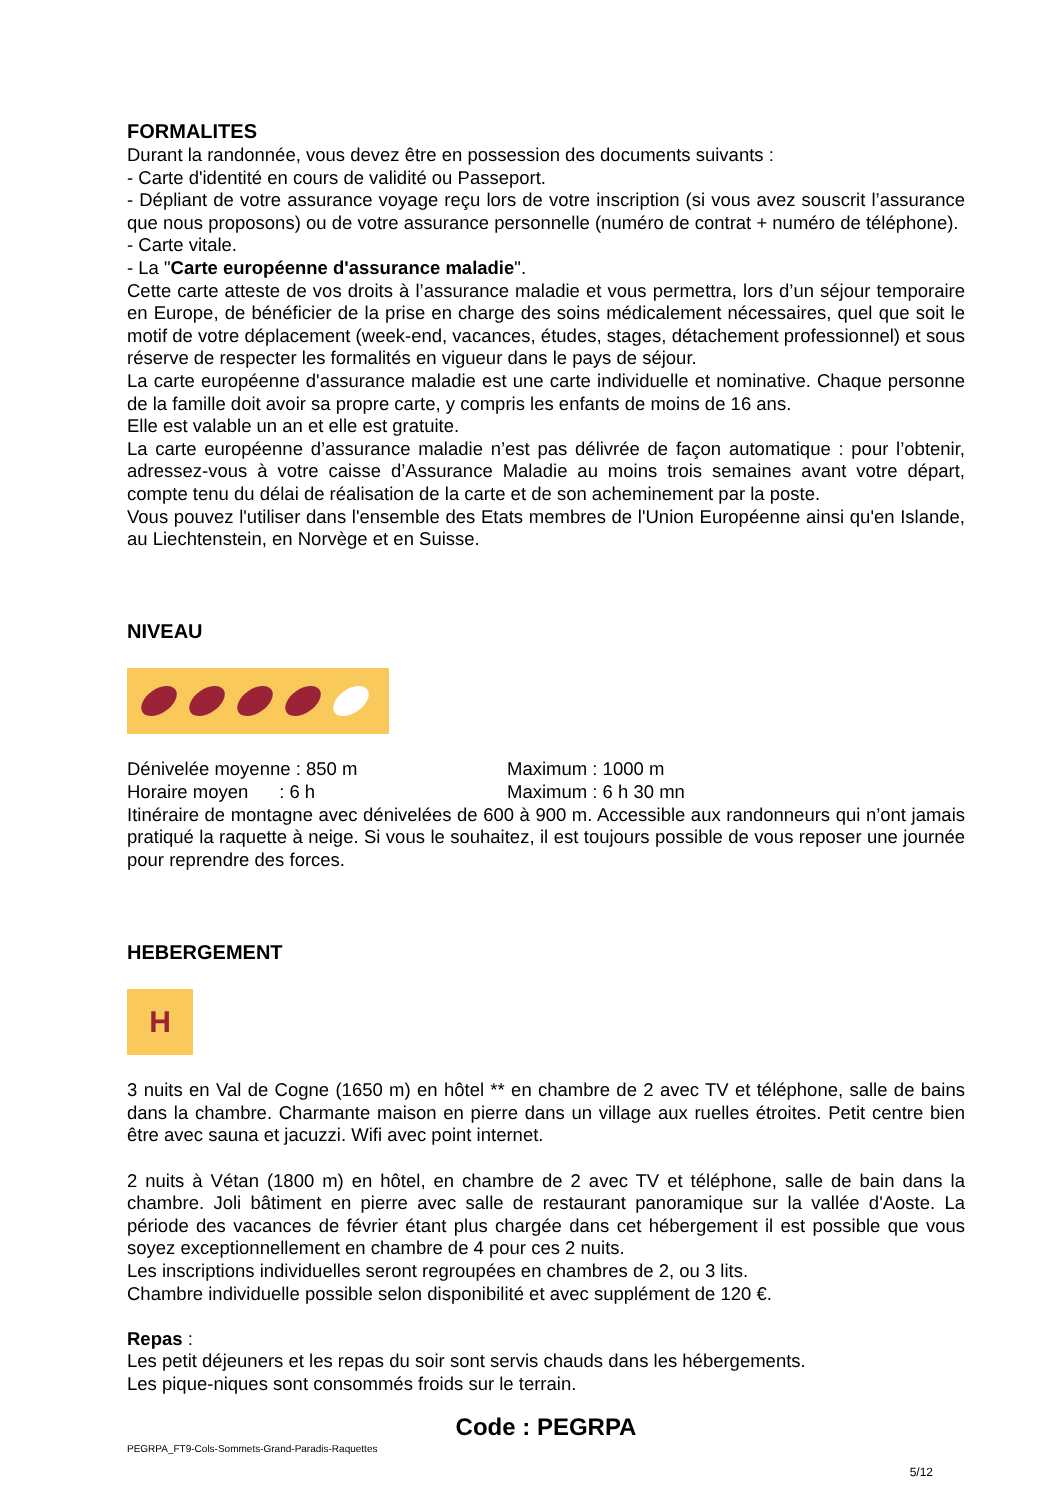FORMALITES
Durant la randonnée, vous devez être en possession des documents suivants :
- Carte d'identité en cours de validité ou Passeport.
- Dépliant de votre assurance voyage reçu lors de votre inscription (si vous avez souscrit l’assurance que nous proposons) ou de votre assurance personnelle (numéro de contrat + numéro de téléphone).
- Carte vitale.
- La "Carte européenne d'assurance maladie".
Cette carte atteste de vos droits à l’assurance maladie et vous permettra, lors d’un séjour temporaire en Europe, de bénéficier de la prise en charge des soins médicalement nécessaires, quel que soit le motif de votre déplacement (week-end, vacances, études, stages, détachement professionnel) et sous réserve de respecter les formalités en vigueur dans le pays de séjour.
La carte européenne d'assurance maladie est une carte individuelle et nominative. Chaque personne de la famille doit avoir sa propre carte, y compris les enfants de moins de 16 ans.
Elle est valable un an et elle est gratuite.
La carte européenne d’assurance maladie n’est pas délivrée de façon automatique : pour l’obtenir, adressez-vous à votre caisse d’Assurance Maladie au moins trois semaines avant votre départ, compte tenu du délai de réalisation de la carte et de son acheminement par la poste.
Vous pouvez l'utiliser dans l'ensemble des Etats membres de l'Union Européenne ainsi qu'en Islande, au Liechtenstein, en Norvège et en Suisse.
NIVEAU
Dénivelée moyenne : 850 m Maximum : 1000 m
Horaire moyen : 6 h Maximum : 6 h 30 mn
Itinéraire de montagne avec dénivelées de 600 à 900 m. Accessible aux randonneurs qui n’ont jamais pratiqué la raquette à neige. Si vous le souhaitez, il est toujours possible de vous reposer une journée pour reprendre des forces.
HEBERGEMENT
H
3 nuits en Val de Cogne (1650 m) en hôtel ** en chambre de 2 avec TV et téléphone, salle de bains dans la chambre. Charmante maison en pierre dans un village aux ruelles étroites. Petit centre bien être avec sauna et jacuzzi. Wifi avec point internet.
2 nuits à Vétan (1800 m) en hôtel, en chambre de 2 avec TV et téléphone, salle de bain dans la chambre. Joli bâtiment en pierre avec salle de restaurant panoramique sur la vallée d'Aoste. La période des vacances de février étant plus chargée dans cet hébergement il est possible que vous soyez exceptionnellement en chambre de 4 pour ces 2 nuits.
Les inscriptions individuelles seront regroupées en chambres de 2, ou 3 lits.
Chambre individuelle possible selon disponibilité et avec supplément de 120 €.
Repas :
Les petit déjeuners et les repas du soir sont servis chauds dans les hébergements.
Les pique-niques sont consommés froids sur le terrain.
Code : PEGRPA
PEGRPA_FT9-Cols-Sommets-Grand-Paradis-Raquettes
5/12